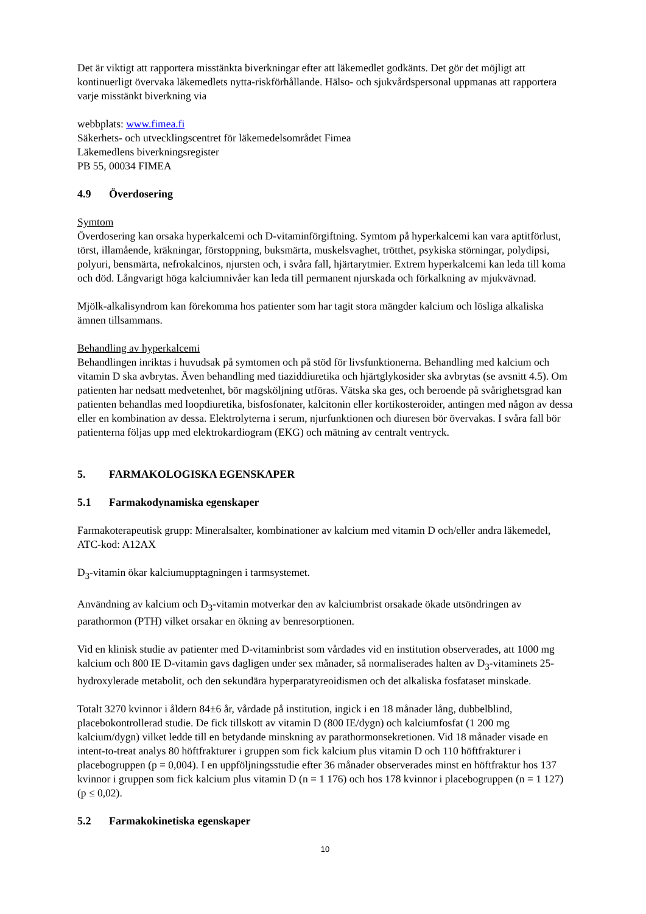Det är viktigt att rapportera misstänkta biverkningar efter att läkemedlet godkänts. Det gör det möjligt att kontinuerligt övervaka läkemedlets nytta-riskförhållande. Hälso- och sjukvårdspersonal uppmanas att rapportera varje misstänkt biverkning via
webbplats: www.fimea.fi
Säkerhets- och utvecklingscentret för läkemedelsområdet Fimea
Läkemedlens biverkningsregister
PB 55, 00034 FIMEA
4.9 Överdosering
Symtom
Överdosering kan orsaka hyperkalcemi och D-vitaminförgiftning. Symtom på hyperkalcemi kan vara aptitförlust, törst, illamående, kräkningar, förstoppning, buksmärta, muskelsvaghet, trötthet, psykiska störningar, polydipsi, polyuri, bensmärta, nefrokalcinos, njursten och, i svåra fall, hjärtarytmier. Extrem hyperkalcemi kan leda till koma och död. Långvarigt höga kalciumnivåer kan leda till permanent njurskada och förkalkning av mjukvävnad.
Mjölk-alkalisyndrom kan förekomma hos patienter som har tagit stora mängder kalcium och lösliga alkaliska ämnen tillsammans.
Behandling av hyperkalcemi
Behandlingen inriktas i huvudsak på symtomen och på stöd för livsfunktionerna. Behandling med kalcium och vitamin D ska avbrytas. Även behandling med tiaziddiuretika och hjärtglykosider ska avbrytas (se avsnitt 4.5). Om patienten har nedsatt medvetenhet, bör magsköljning utföras. Vätska ska ges, och beroende på svårighetsgrad kan patienten behandlas med loopdiuretika, bisfosfonater, kalcitonin eller kortikosteroider, antingen med någon av dessa eller en kombination av dessa. Elektrolyterna i serum, njurfunktionen och diuresen bör övervakas. I svåra fall bör patienterna följas upp med elektrokardiogram (EKG) och mätning av centralt ventryck.
5. FARMAKOLOGISKA EGENSKAPER
5.1 Farmakodynamiska egenskaper
Farmakoterapeutisk grupp: Mineralsalter, kombinationer av kalcium med vitamin D och/eller andra läkemedel, ATC-kod: A12AX
D<sub>3</sub>-vitamin ökar kalciumupptagningen i tarmsystemet.
Användning av kalcium och D<sub>3</sub>-vitamin motverkar den av kalciumbrist orsakade ökade utsöndringen av parathormon (PTH) vilket orsakar en ökning av benresorptionen.
Vid en klinisk studie av patienter med D-vitaminbrist som vårdades vid en institution observerades, att 1000 mg kalcium och 800 IE D-vitamin gavs dagligen under sex månader, så normaliserades halten av D<sub>3</sub>-vitaminets 25-hydroxylerade metabolit, och den sekundära hyperparatyreoidismen och det alkaliska fosfataset minskade.
Totalt 3270 kvinnor i åldern 84±6 år, vårdade på institution, ingick i en 18 månader lång, dubbelblind, placebokontrollerad studie. De fick tillskott av vitamin D (800 IE/dygn) och kalciumfosfat (1 200 mg kalcium/dygn) vilket ledde till en betydande minskning av parathormonsekretionen. Vid 18 månader visade en intent-to-treat analys 80 höftfrakturer i gruppen som fick kalcium plus vitamin D och 110 höftfrakturer i placebogruppen (p = 0,004). I en uppföljningsstudie efter 36 månader observerades minst en höftfraktur hos 137 kvinnor i gruppen som fick kalcium plus vitamin D (n = 1 176) och hos 178 kvinnor i placebogruppen (n = 1 127) (p ≤ 0,02).
5.2 Farmakokinetiska egenskaper
10